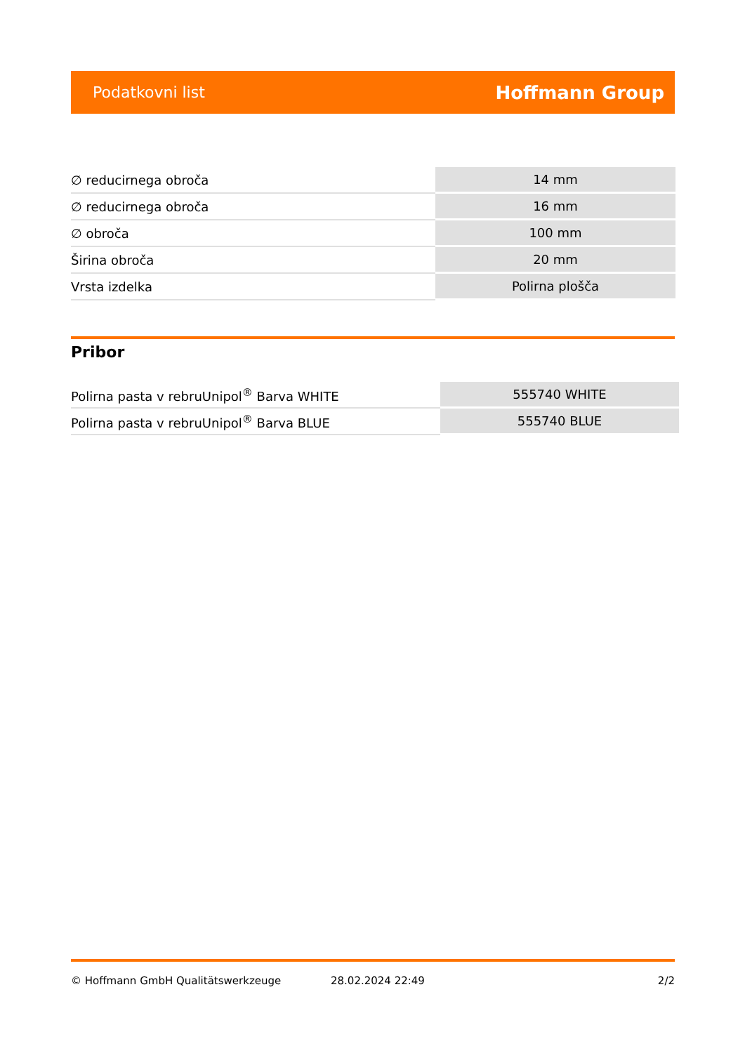Podatkovni list Hoffmann Group
| ∅ reducirnega obroča | 14 mm |
| ∅ reducirnega obroča | 16 mm |
| ∅ obroča | 100 mm |
| Širina obroča | 20 mm |
| Vrsta izdelka | Polirna plošča |
Pribor
| Polirna pasta v rebruUnipol<sup>®</sup> Barva WHITE | 555740 WHITE |
| Polirna pasta v rebruUnipol<sup>®</sup> Barva BLUE | 555740 BLUE |
© Hoffmann GmbH Qualitätswerkzeuge 28.02.2024 22:49 2/2